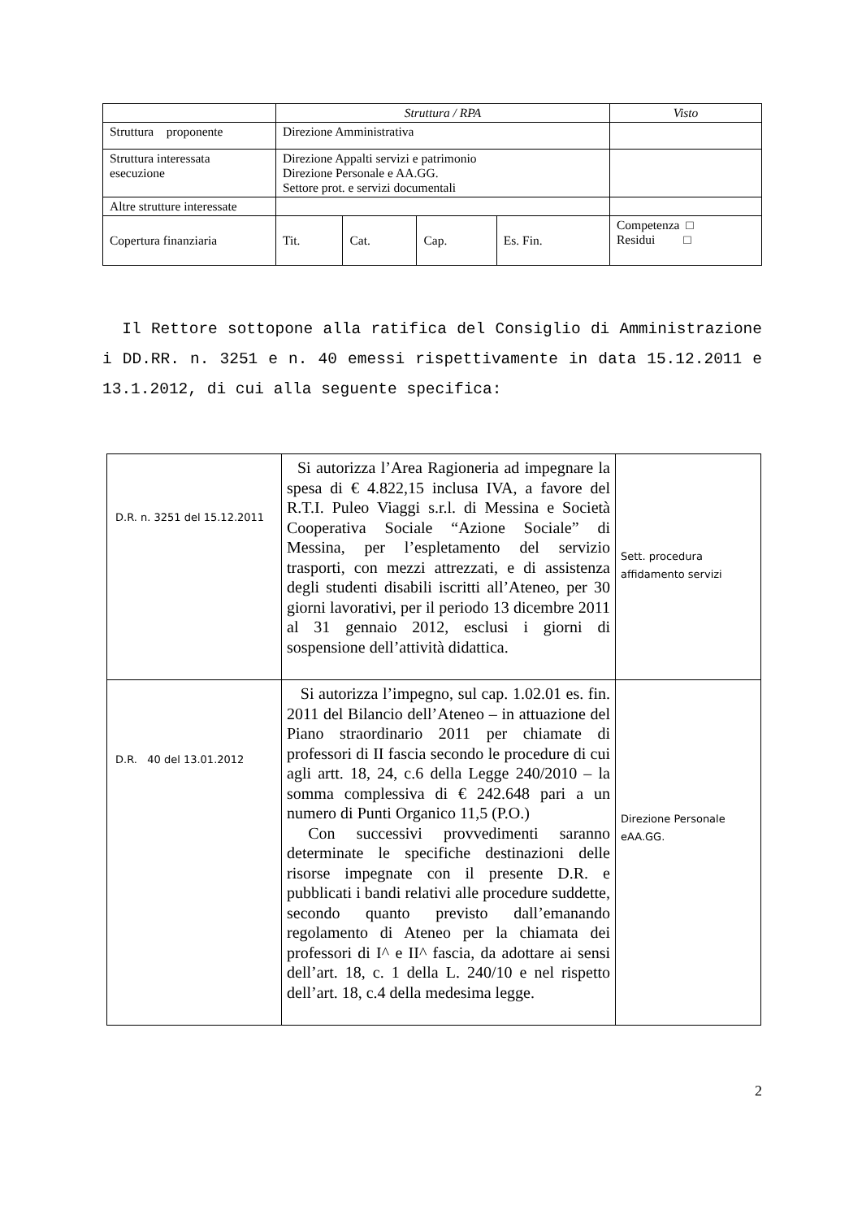| | Struttura / RPA | | | | Visto |
| Struttura proponente | Direzione Amministrativa | | | | |
| Struttura interessata esecuzione | Direzione Appalti servizi e patrimonio Direzione Personale e AA.GG. Settore prot. e servizi documentali | | | | |
| Altre strutture interessate | | | | | |
| Copertura finanziaria | Tit. | Cat. | Cap. | Es. Fin. | Competenza □ Residui □ |
Il Rettore sottopone alla ratifica del Consiglio di Amministrazione i DD.RR. n. 3251 e n. 40 emessi rispettivamente in data 15.12.2011 e 13.1.2012, di cui alla seguente specifica:
| D.R. n. 3251 del 15.12.2011 | Si autorizza l’Area Ragioneria ad impegnare la spesa di € 4.822,15 inclusa IVA, a favore del R.T.I. Puleo Viaggi s.r.l. di Messina e Società Cooperativa Sociale “Azione Sociale” di Messina, per l’espletamento del servizio trasporti, con mezzi attrezzati, e di assistenza degli studenti disabili iscritti all’Ateneo, per 30 giorni lavorativi, per il periodo 13 dicembre 2011 al 31 gennaio 2012, esclusi i giorni di sospensione dell’attività didattica. | Sett. procedura affidamento servizi |
| D.R. 40 del 13.01.2012 | Si autorizza l’impegno, sul cap. 1.02.01 es. fin. 2011 del Bilancio dell’Ateneo – in attuazione del Piano straordinario 2011 per chiamate di professori di II fascia secondo le procedure di cui agli artt. 18, 24, c.6 della Legge 240/2010 – la somma complessiva di € 242.648 pari a un numero di Punti Organico 11,5 (P.O.) Con successivi provvedimenti saranno determinate le specifiche destinazioni delle risorse impegnate con il presente D.R. e pubblicati i bandi relativi alle procedure suddette, secondo quanto previsto dall’emanando regolamento di Ateneo per la chiamata dei professori di I^ e II^ fascia, da adottare ai sensi dell’art. 18, c. 1 della L. 240/10 e nel rispetto dell’art. 18, c.4 della medesima legge. | Direzione Personale eAA.GG. |
2